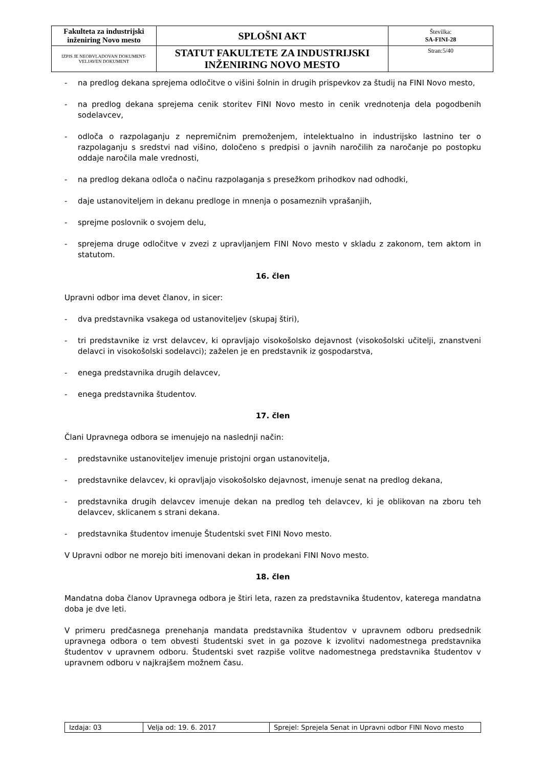| Fakulteta za industrijski inženiring Novo mesto | SPLOŠNI AKT | Številka: SA-FINI-28 |
| IZPIS JE NEOBVLADOVAN DOKUMENT-VELJAVEN DOKUMENT | STATUT FAKULTETE ZA INDUSTRIJSKI INŽENIRING NOVO MESTO | Stran:5/40 |
- na predlog dekana sprejema odločitve o višini šolnin in drugih prispevkov za študij na FINI Novo mesto,
- na predlog dekana sprejema cenik storitev FINI Novo mesto in cenik vrednotenja dela pogodbenih sodelavcev,
- odloča o razpolaganju z nepremičnim premoženjem, intelektualno in industrijsko lastnino ter o razpolaganju s sredstvi nad višino, določeno s predpisi o javnih naročilih za naročanje po postopku oddaje naročila male vrednosti,
- na predlog dekana odloča o načinu razpolaganja s presežkom prihodkov nad odhodki,
- daje ustanoviteljem in dekanu predloge in mnenja o posameznih vprašanjih,
- sprejme poslovnik o svojem delu,
- sprejema druge odločitve v zvezi z upravljanjem FINI Novo mesto v skladu z zakonom, tem aktom in statutom.
16. člen
Upravni odbor ima devet članov, in sicer:
- dva predstavnika vsakega od ustanoviteljev (skupaj štiri),
- tri predstavnike iz vrst delavcev, ki opravljajo visokošolsko dejavnost (visokošolski učitelji, znanstveni delavci in visokošolski sodelavci); zaželen je en predstavnik iz gospodarstva,
- enega predstavnika drugih delavcev,
- enega predstavnika študentov.
17. člen
Člani Upravnega odbora se imenujejo na naslednji način:
- predstavnike ustanoviteljev imenuje pristojni organ ustanovitelja,
- predstavnike delavcev, ki opravljajo visokošolsko dejavnost, imenuje senat na predlog dekana,
- predstavnika drugih delavcev imenuje dekan na predlog teh delavcev, ki je oblikovan na zboru teh delavcev, sklicanem s strani dekana.
- predstavnika študentov imenuje Študentski svet FINI Novo mesto.
V Upravni odbor ne morejo biti imenovani dekan in prodekani FINI Novo mesto.
18. člen
Mandatna doba članov Upravnega odbora je štiri leta, razen za predstavnika študentov, katerega mandatna doba je dve leti.
V primeru predčasnega prenehanja mandata predstavnika študentov v upravnem odboru predsednik upravnega odbora o tem obvesti študentski svet in ga pozove k izvolitvi nadomestnega predstavnika študentov v upravnem odboru. Študentski svet razpiše volitve nadomestnega predstavnika študentov v upravnem odboru v najkrajšem možnem času.
| Izdaja: 03 | Velja od: 19. 6. 2017 | Sprejel: Sprejela Senat in Upravni odbor FINI Novo mesto |